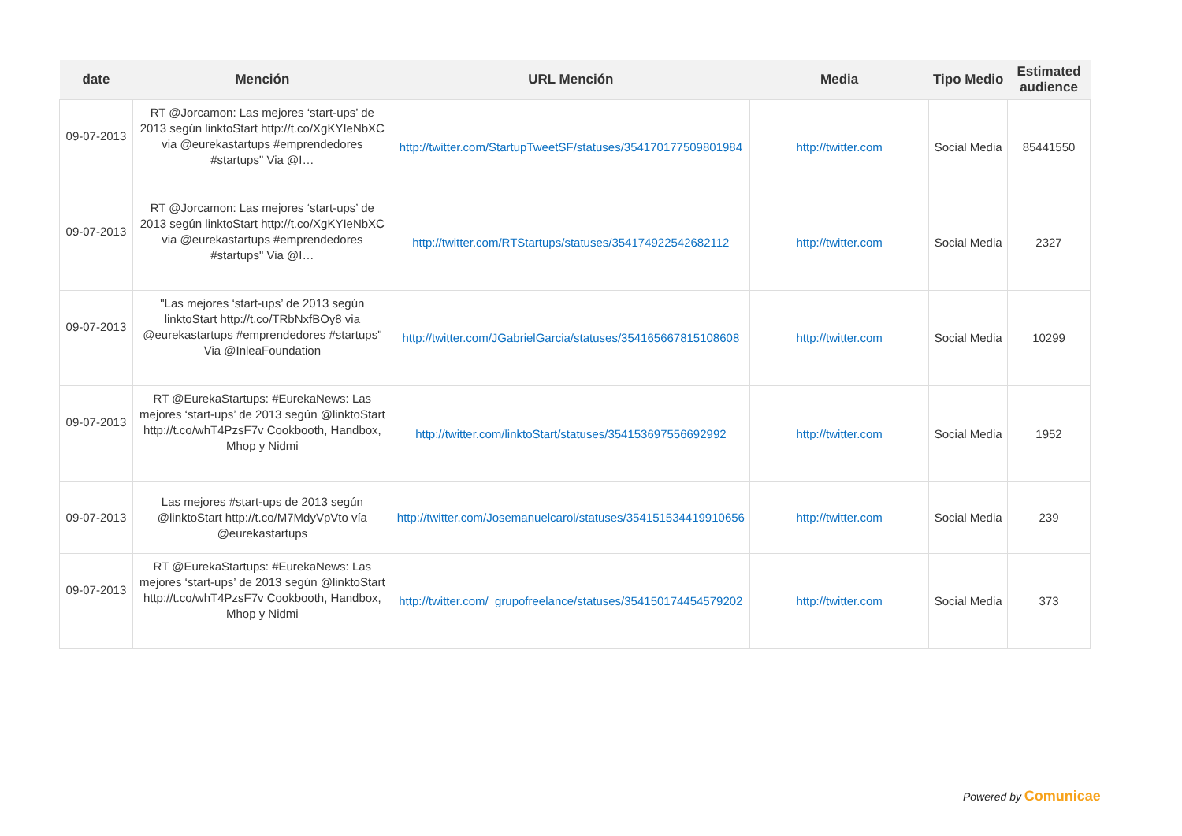| date | Mención | URL Mención | Media | Tipo Medio | Estimated audience |
| --- | --- | --- | --- | --- | --- |
| 09-07-2013 | RT @Jorcamon: Las mejores ‘start-ups’ de 2013 según linktoStart http://t.co/XgKYIeNbXC via @eurekastartups #emprendedores #startups" Via @I… | http://twitter.com/StartupTweetSF/statuses/354170177509801984 | http://twitter.com | Social Media | 85441550 |
| 09-07-2013 | RT @Jorcamon: Las mejores ‘start-ups’ de 2013 según linktoStart http://t.co/XgKYIeNbXC via @eurekastartups #emprendedores #startups" Via @I… | http://twitter.com/RTStartups/statuses/354174922542682112 | http://twitter.com | Social Media | 2327 |
| 09-07-2013 | "Las mejores ‘start-ups’ de 2013 según linktoStart http://t.co/TRbNxfBOy8 via @eurekastartups #emprendedores #startups" Via @InleaFoundation | http://twitter.com/JGabrielGarcia/statuses/354165667815108608 | http://twitter.com | Social Media | 10299 |
| 09-07-2013 | RT @EurekaStartups: #EurekaNews: Las mejores ‘start-ups’ de 2013 según @linktoStart http://t.co/whT4PzsF7v Cookbooth, Handbox, Mhop y Nidmi | http://twitter.com/linktoStart/statuses/354153697556692992 | http://twitter.com | Social Media | 1952 |
| 09-07-2013 | Las mejores #start-ups de 2013 según @linktoStart http://t.co/M7MdyVpVto vía @eurekastartups | http://twitter.com/Josemanuelcarol/statuses/354151534419910656 | http://twitter.com | Social Media | 239 |
| 09-07-2013 | RT @EurekaStartups: #EurekaNews: Las mejores ‘start-ups’ de 2013 según @linktoStart http://t.co/whT4PzsF7v Cookbooth, Handbox, Mhop y Nidmi | http://twitter.com/_grupofreelance/statuses/354150174454579202 | http://twitter.com | Social Media | 373 |
Powered by Comunicae